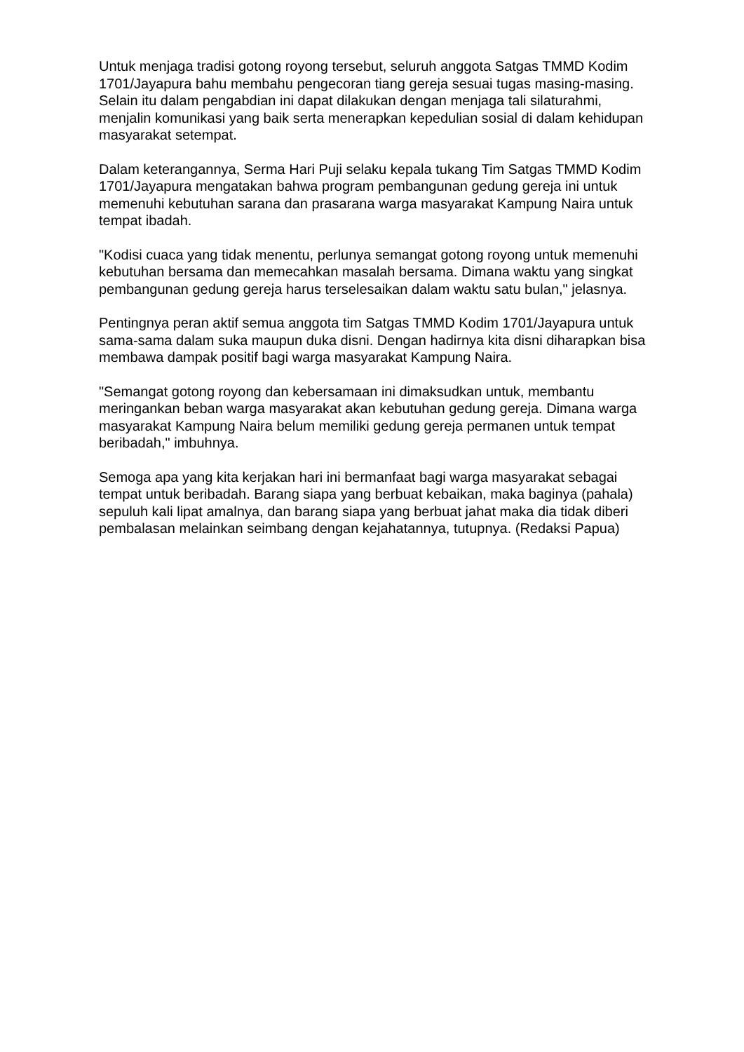Untuk menjaga tradisi gotong royong tersebut, seluruh anggota Satgas TMMD Kodim 1701/Jayapura bahu membahu pengecoran tiang gereja sesuai tugas masing-masing. Selain itu dalam pengabdian ini dapat dilakukan dengan menjaga tali silaturahmi, menjalin komunikasi yang baik serta menerapkan kepedulian sosial di dalam kehidupan masyarakat setempat.
Dalam keterangannya, Serma Hari Puji selaku kepala tukang Tim Satgas TMMD Kodim 1701/Jayapura mengatakan bahwa program pembangunan gedung gereja ini untuk memenuhi kebutuhan sarana dan prasarana warga masyarakat Kampung Naira untuk tempat ibadah.
"Kodisi cuaca yang tidak menentu, perlunya semangat gotong royong untuk memenuhi kebutuhan bersama dan memecahkan masalah bersama. Dimana waktu yang singkat pembangunan gedung gereja harus terselesaikan dalam waktu satu bulan," jelasnya.
Pentingnya peran aktif semua anggota tim Satgas TMMD Kodim 1701/Jayapura untuk sama-sama dalam suka maupun duka disni. Dengan hadirnya kita disni diharapkan bisa membawa dampak positif bagi warga masyarakat Kampung Naira.
"Semangat gotong royong dan kebersamaan ini dimaksudkan untuk, membantu meringankan beban warga masyarakat akan kebutuhan gedung gereja. Dimana warga masyarakat Kampung Naira belum memiliki gedung gereja permanen untuk tempat beribadah," imbuhnya.
Semoga apa yang kita kerjakan hari ini bermanfaat bagi warga masyarakat sebagai tempat untuk beribadah. Barang siapa yang berbuat kebaikan, maka baginya (pahala) sepuluh kali lipat amalnya, dan barang siapa yang berbuat jahat maka dia tidak diberi pembalasan melainkan seimbang dengan kejahatannya, tutupnya. (Redaksi Papua)